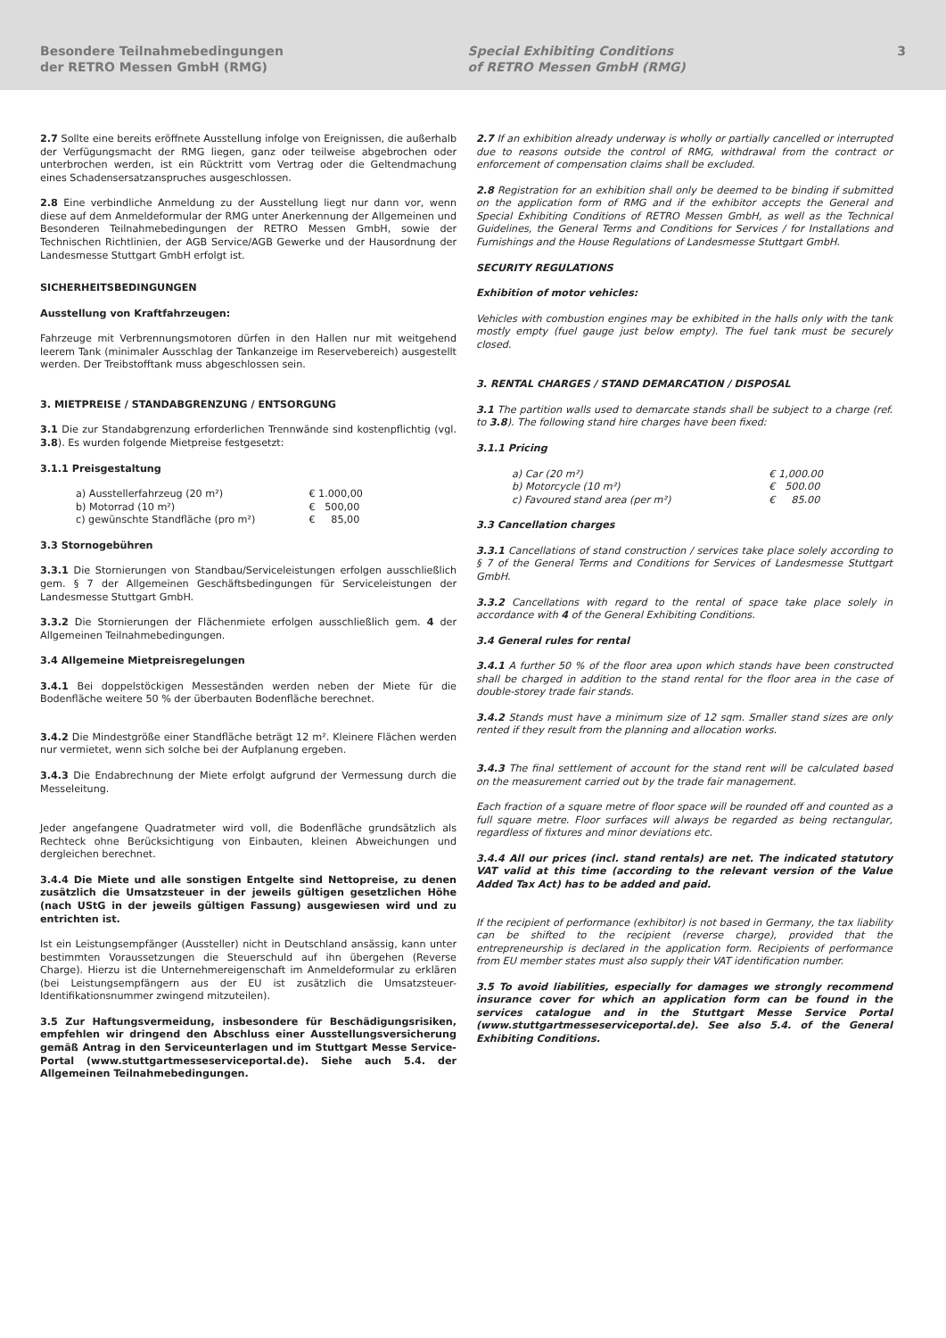Besondere Teilnahmebedingungen
der RETRO Messen GmbH (RMG)
Special Exhibiting Conditions
of RETRO Messen GmbH (RMG)
3
2.7 Sollte eine bereits eröffnete Ausstellung infolge von Ereignissen, die außerhalb der Verfügungsmacht der RMG liegen, ganz oder teilweise abgebrochen oder unterbrochen werden, ist ein Rücktritt vom Vertrag oder die Geltendmachung eines Schadensersatzanspruches ausgeschlossen.
2.8 Eine verbindliche Anmeldung zu der Ausstellung liegt nur dann vor, wenn diese auf dem Anmeldeformular der RMG unter Anerkennung der Allgemeinen und Besonderen Teilnahmebedingungen der RETRO Messen GmbH, sowie der Technischen Richtlinien, der AGB Service/AGB Gewerke und der Hausordnung der Landesmesse Stuttgart GmbH erfolgt ist.
SICHERHEITSBEDINGUNGEN
Ausstellung von Kraftfahrzeugen:
Fahrzeuge mit Verbrennungsmotoren dürfen in den Hallen nur mit weitgehend leerem Tank (minimaler Ausschlag der Tankanzeige im Reservebereich) ausgestellt werden. Der Treibstofftank muss abgeschlossen sein.
3. MIETPREISE / STANDABGRENZUNG / ENTSORGUNG
3.1 Die zur Standabgrenzung erforderlichen Trennwände sind kostenpflichtig (vgl. 3.8). Es wurden folgende Mietpreise festgesetzt:
3.1.1 Preisgestaltung
| a) Ausstellerfahrzeug (20 m²) | € 1.000,00 |
| b) Motorrad (10 m²) | € 500,00 |
| c) gewünschte Standfläche (pro m²) | € 85,00 |
3.3 Stornogebühren
3.3.1 Die Stornierungen von Standbau/Serviceleistungen erfolgen ausschließlich gem. § 7 der Allgemeinen Geschäftsbedingungen für Serviceleistungen der Landesmesse Stuttgart GmbH.
3.3.2 Die Stornierungen der Flächenmiete erfolgen ausschließlich gem. 4 der Allgemeinen Teilnahmebedingungen.
3.4 Allgemeine Mietpreisregelungen
3.4.1 Bei doppelstöckigen Messeständen werden neben der Miete für die Bodenfläche weitere 50 % der überbauten Bodenfläche berechnet.
3.4.2 Die Mindestgröße einer Standfläche beträgt 12 m². Kleinere Flächen werden nur vermietet, wenn sich solche bei der Aufplanung ergeben.
3.4.3 Die Endabrechnung der Miete erfolgt aufgrund der Vermessung durch die Messeleitung.
Jeder angefangene Quadratmeter wird voll, die Bodenfläche grundsätzlich als Rechteck ohne Berücksichtigung von Einbauten, kleinen Abweichungen und dergleichen berechnet.
3.4.4 Die Miete und alle sonstigen Entgelte sind Nettopreise, zu denen zusätzlich die Umsatzsteuer in der jeweils gültigen gesetzlichen Höhe (nach UStG in der jeweils gültigen Fassung) ausgewiesen wird und zu entrichten ist.
Ist ein Leistungsempfänger (Aussteller) nicht in Deutschland ansässig, kann unter bestimmten Voraussetzungen die Steuerschuld auf ihn übergehen (Reverse Charge). Hierzu ist die Unternehmereigenschaft im Anmeldeformular zu erklären (bei Leistungsempfängern aus der EU ist zusätzlich die Umsatzsteuer-Identifikationsnummer zwingend mitzuteilen).
3.5 Zur Haftungsvermeidung, insbesondere für Beschädigungsrisiken, empfehlen wir dringend den Abschluss einer Ausstellungsversicherung gemäß Antrag in den Serviceunterlagen und im Stuttgart Messe Service-Portal (www.stuttgartmesseserviceportal.de). Siehe auch 5.4. der Allgemeinen Teilnahmebedingungen.
2.7 If an exhibition already underway is wholly or partially cancelled or interrupted due to reasons outside the control of RMG, withdrawal from the contract or enforcement of compensation claims shall be excluded.
2.8 Registration for an exhibition shall only be deemed to be binding if submitted on the application form of RMG and if the exhibitor accepts the General and Special Exhibiting Conditions of RETRO Messen GmbH, as well as the Technical Guidelines, the General Terms and Conditions for Services / for Installations and Furnishings and the House Regulations of Landesmesse Stuttgart GmbH.
SECURITY REGULATIONS
Exhibition of motor vehicles:
Vehicles with combustion engines may be exhibited in the halls only with the tank mostly empty (fuel gauge just below empty). The fuel tank must be securely closed.
3. RENTAL CHARGES / STAND DEMARCATION / DISPOSAL
3.1 The partition walls used to demarcate stands shall be subject to a charge (ref. to 3.8). The following stand hire charges have been fixed:
3.1.1 Pricing
| a) Car (20 m²) | € 1,000.00 |
| b) Motorcycle (10 m²) | € 500.00 |
| c) Favoured stand area (per m²) | € 85.00 |
3.3 Cancellation charges
3.3.1 Cancellations of stand construction / services take place solely according to § 7 of the General Terms and Conditions for Services of Landesmesse Stuttgart GmbH.
3.3.2 Cancellations with regard to the rental of space take place solely in accordance with 4 of the General Exhibiting Conditions.
3.4 General rules for rental
3.4.1 A further 50 % of the floor area upon which stands have been constructed shall be charged in addition to the stand rental for the floor area in the case of double-storey trade fair stands.
3.4.2 Stands must have a minimum size of 12 sqm. Smaller stand sizes are only rented if they result from the planning and allocation works.
3.4.3 The final settlement of account for the stand rent will be calculated based on the measurement carried out by the trade fair management.
Each fraction of a square metre of floor space will be rounded off and counted as a full square metre. Floor surfaces will always be regarded as being rectangular, regardless of fixtures and minor deviations etc.
3.4.4 All our prices (incl. stand rentals) are net. The indicated statutory VAT valid at this time (according to the relevant version of the Value Added Tax Act) has to be added and paid.
If the recipient of performance (exhibitor) is not based in Germany, the tax liability can be shifted to the recipient (reverse charge), provided that the entrepreneurship is declared in the application form. Recipients of performance from EU member states must also supply their VAT identification number.
3.5 To avoid liabilities, especially for damages we strongly recommend insurance cover for which an application form can be found in the services catalogue and in the Stuttgart Messe Service Portal (www.stuttgartmesseserviceportal.de). See also 5.4. of the General Exhibiting Conditions.